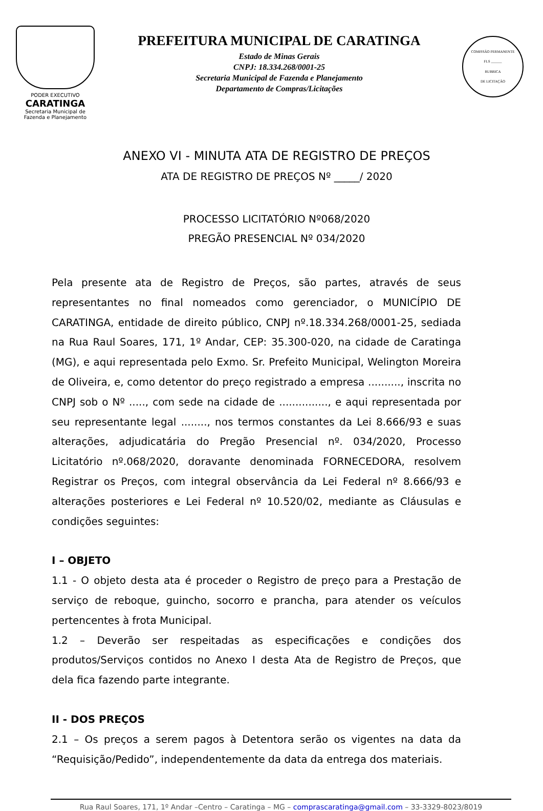PODER EXECUTIVO
CARATINGA
Secretaria Municipal de
Fazenda e Planejamento
PREFEITURA MUNICIPAL DE CARATINGA
Estado de Minas Gerais
CNPJ: 18.334.268/0001-25
Secretaria Municipal de Fazenda e Planejamento
Departamento de Compras/Licitações
COMISSÃO PERMANENTE
FLS ______
RUBRICA
DE LICITAÇÃO
ANEXO VI - MINUTA ATA DE REGISTRO DE PREÇOS
ATA DE REGISTRO DE PREÇOS Nº _____/ 2020
PROCESSO LICITATÓRIO Nº068/2020
PREGÃO PRESENCIAL Nº 034/2020
Pela presente ata de Registro de Preços, são partes, através de seus representantes no final nomeados como gerenciador, o MUNICÍPIO DE CARATINGA, entidade de direito público, CNPJ nº.18.334.268/0001-25, sediada na Rua Raul Soares, 171, 1º Andar, CEP: 35.300-020, na cidade de Caratinga (MG), e aqui representada pelo Exmo. Sr. Prefeito Municipal, Welington Moreira de Oliveira, e, como detentor do preço registrado a empresa .........., inscrita no CNPJ sob o Nº ....., com sede na cidade de ..............., e aqui representada por seu representante legal ........, nos termos constantes da Lei 8.666/93 e suas alterações, adjudicatária do Pregão Presencial nº. 034/2020, Processo Licitatório nº.068/2020, doravante denominada FORNECEDORA, resolvem Registrar os Preços, com integral observância da Lei Federal nº 8.666/93 e alterações posteriores e Lei Federal nº 10.520/02, mediante as Cláusulas e condições seguintes:
I – OBJETO
1.1 - O objeto desta ata é proceder o Registro de preço para a Prestação de serviço de reboque, guincho, socorro e prancha, para atender os veículos pertencentes à frota Municipal.
1.2 – Deverão ser respeitadas as especificações e condições dos produtos/Serviços contidos no Anexo I desta Ata de Registro de Preços, que dela fica fazendo parte integrante.
II - DOS PREÇOS
2.1 – Os preços a serem pagos à Detentora serão os vigentes na data da “Requisição/Pedido”, independentemente da data da entrega dos materiais.
Rua Raul Soares, 171, 1º Andar –Centro – Caratinga – MG – comprascaratinga@gmail.com – 33-3329-8023/8019